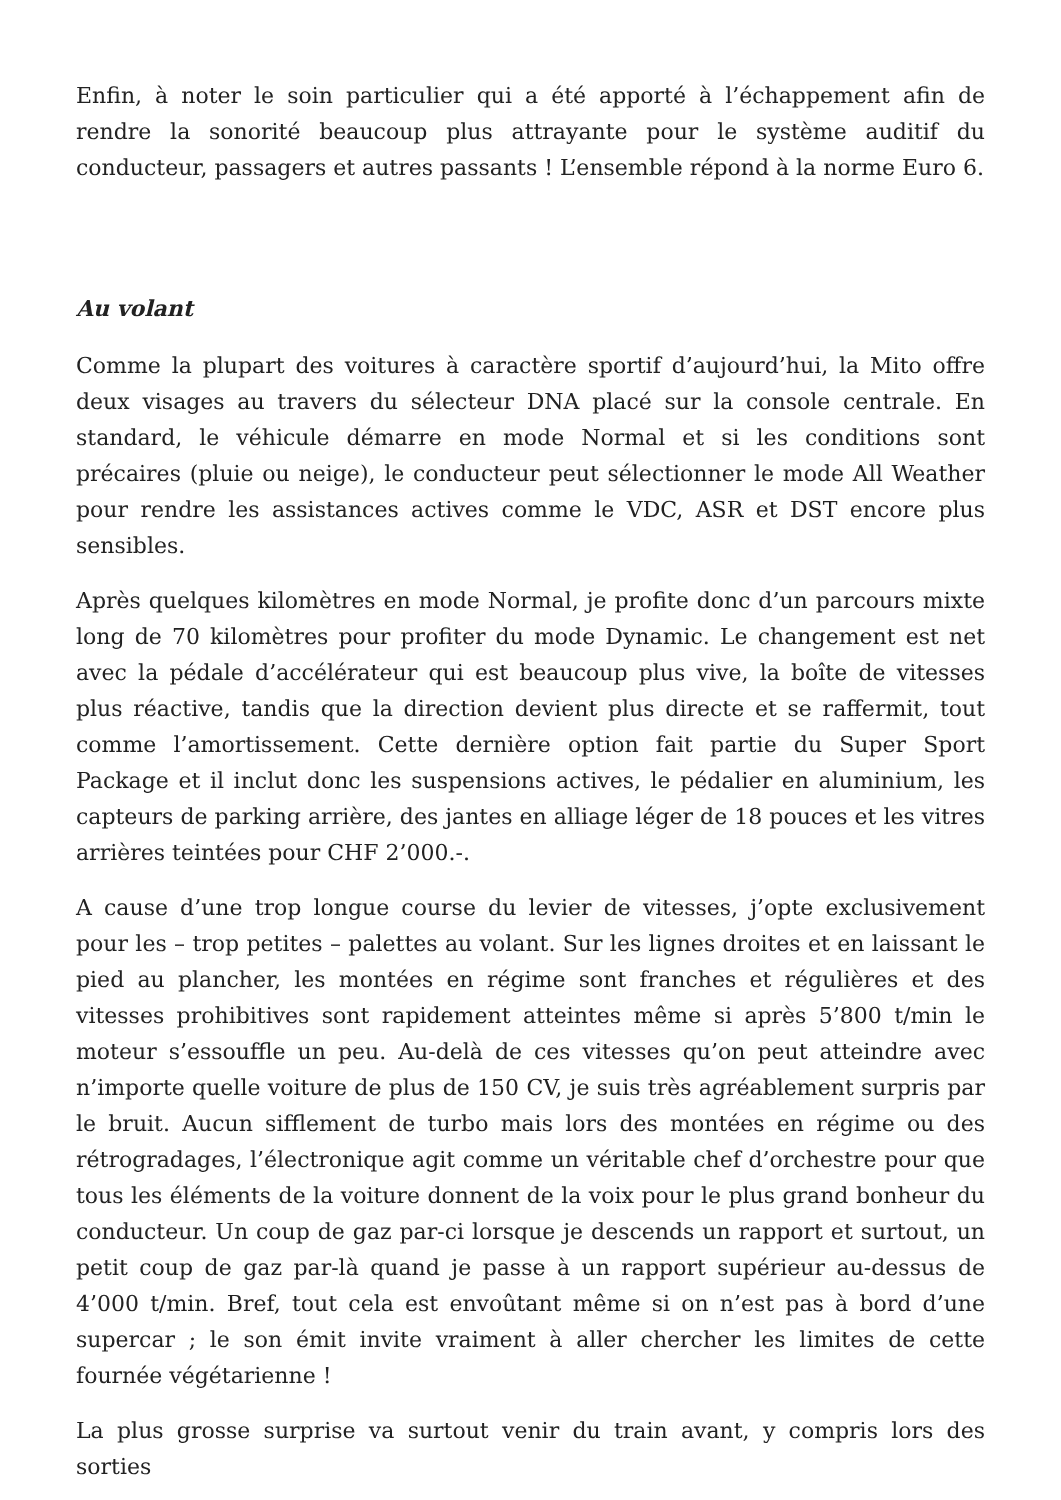Enfin, à noter le soin particulier qui a été apporté à l’échappement afin de rendre la sonorité beaucoup plus attrayante pour le système auditif du conducteur, passagers et autres passants ! L’ensemble répond à la norme Euro 6.
Au volant
Comme la plupart des voitures à caractère sportif d’aujourd’hui, la Mito offre deux visages au travers du sélecteur DNA placé sur la console centrale. En standard, le véhicule démarre en mode Normal et si les conditions sont précaires (pluie ou neige), le conducteur peut sélectionner le mode All Weather pour rendre les assistances actives comme le VDC, ASR et DST encore plus sensibles.
Après quelques kilomètres en mode Normal, je profite donc d’un parcours mixte long de 70 kilomètres pour profiter du mode Dynamic. Le changement est net avec la pédale d’accélérateur qui est beaucoup plus vive, la boîte de vitesses plus réactive, tandis que la direction devient plus directe et se raffermit, tout comme l’amortissement. Cette dernière option fait partie du Super Sport Package et il inclut donc les suspensions actives, le pédalier en aluminium, les capteurs de parking arrière, des jantes en alliage léger de 18 pouces et les vitres arrières teintées pour CHF 2’000.-.
A cause d’une trop longue course du levier de vitesses, j’opte exclusivement pour les – trop petites – palettes au volant. Sur les lignes droites et en laissant le pied au plancher, les montées en régime sont franches et régulières et des vitesses prohibitives sont rapidement atteintes même si après 5’800 t/min le moteur s’essouffle un peu. Au-delà de ces vitesses qu’on peut atteindre avec n’importe quelle voiture de plus de 150 CV, je suis très agréablement surpris par le bruit. Aucun sifflement de turbo mais lors des montées en régime ou des rétrogradages, l’électronique agit comme un véritable chef d’orchestre pour que tous les éléments de la voiture donnent de la voix pour le plus grand bonheur du conducteur. Un coup de gaz par-ci lorsque je descends un rapport et surtout, un petit coup de gaz par-là quand je passe à un rapport supérieur au-dessus de 4’000 t/min. Bref, tout cela est envoûtant même si on n’est pas à bord d’une supercar ; le son émit invite vraiment à aller chercher les limites de cette fournée végétarienne !
La plus grosse surprise va surtout venir du train avant, y compris lors des sorties